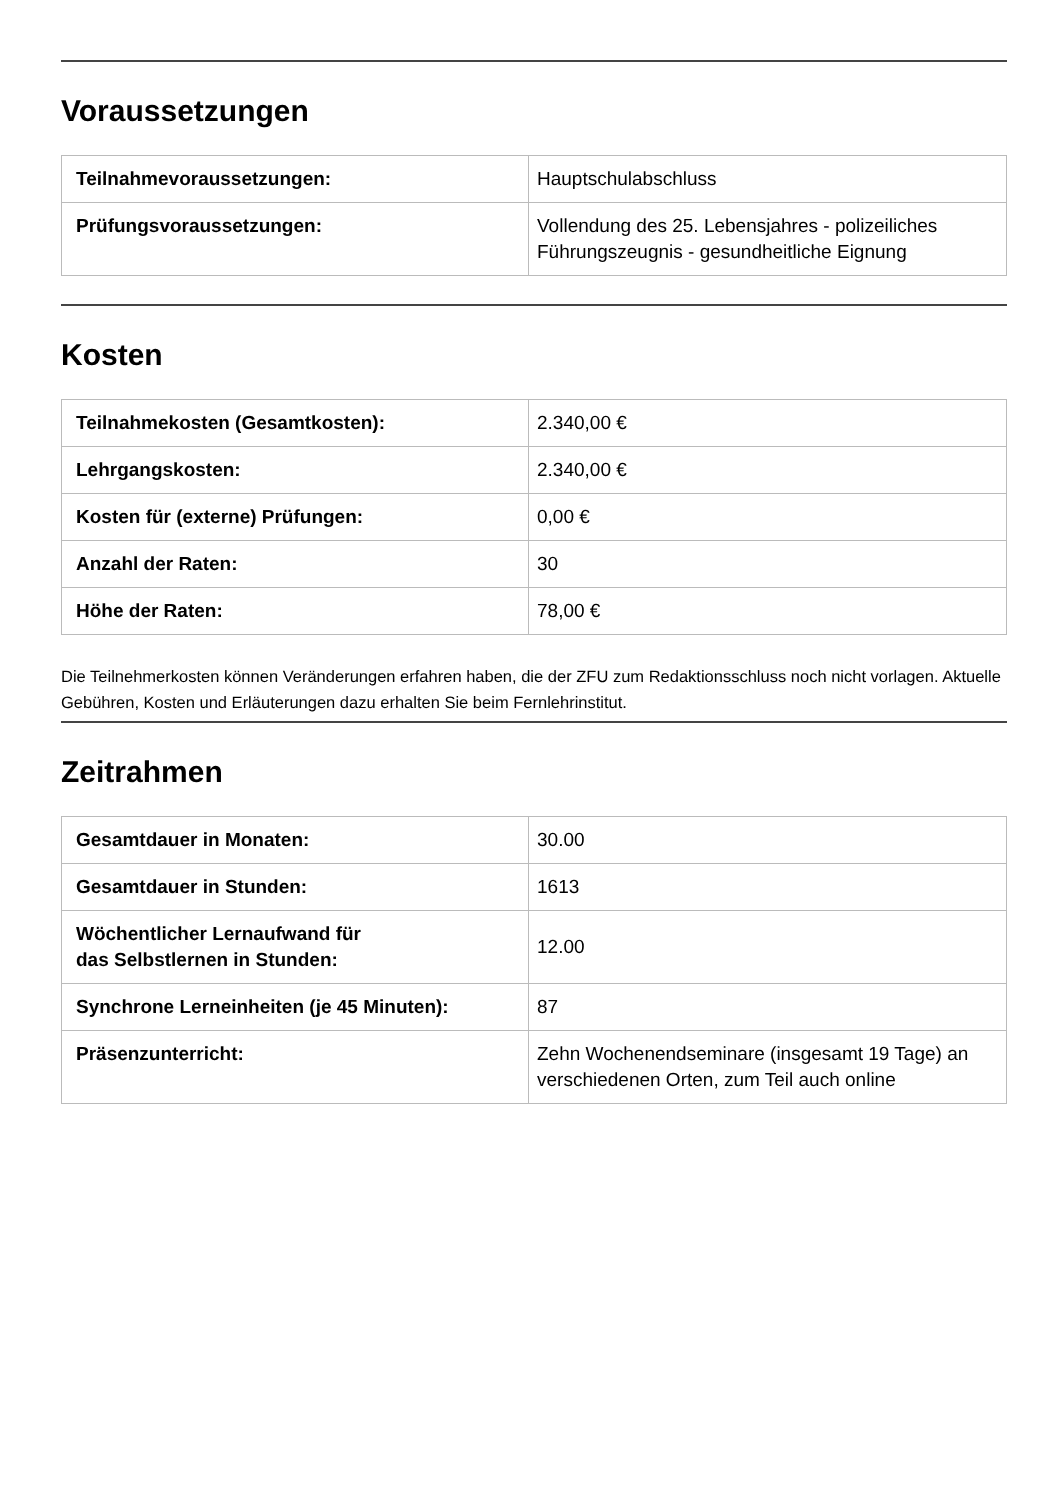Voraussetzungen
| Teilnahmevoraussetzungen: | Hauptschulabschluss |
| Prüfungsvoraussetzungen: | Vollendung des 25. Lebensjahres - polizeiliches Führungszeugnis - gesundheitliche Eignung |
Kosten
| Teilnahmekosten (Gesamtkosten): | 2.340,00 € |
| Lehrgangskosten: | 2.340,00 € |
| Kosten für (externe) Prüfungen: | 0,00 € |
| Anzahl der Raten: | 30 |
| Höhe der Raten: | 78,00 € |
Die Teilnehmerkosten können Veränderungen erfahren haben, die der ZFU zum Redaktionsschluss noch nicht vorlagen. Aktuelle Gebühren, Kosten und Erläuterungen dazu erhalten Sie beim Fernlehrinstitut.
Zeitrahmen
| Gesamtdauer in Monaten: | 30.00 |
| Gesamtdauer in Stunden: | 1613 |
| Wöchentlicher Lernaufwand für das Selbstlernen in Stunden: | 12.00 |
| Synchrone Lerneinheiten (je 45 Minuten): | 87 |
| Präsenzunterricht: | Zehn Wochenendseminare (insgesamt 19 Tage) an verschiedenen Orten, zum Teil auch online |